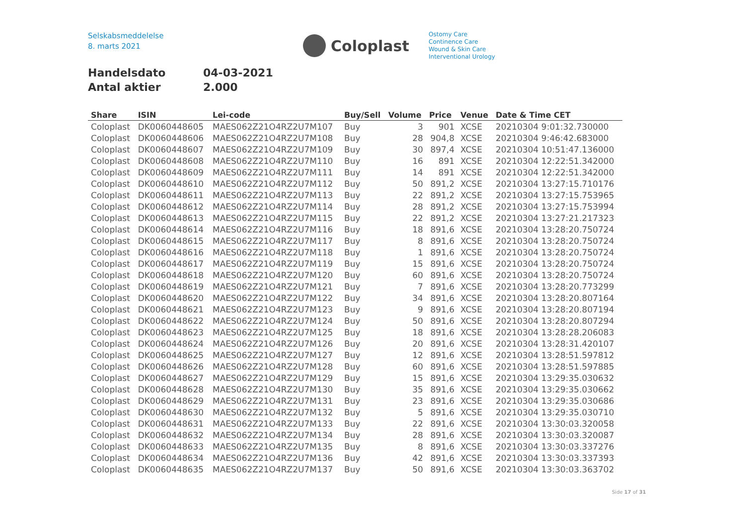Selskabsmeddelelse
8. marts 2021
Coloplast
Ostomy Care
Continence Care
Wound & Skin Care
Interventional Urology
Handelsdato 04-03-2021
Antal aktier 2.000
| Share | ISIN | Lei-code | Buy/Sell | Volume | Price | Venue | Date & Time CET |
| --- | --- | --- | --- | --- | --- | --- | --- |
| Coloplast | DK0060448605 | MAES062Z21O4RZ2U7M107 | Buy | 3 | 901 | XCSE | 20210304 9:01:32.730000 |
| Coloplast | DK0060448606 | MAES062Z21O4RZ2U7M108 | Buy | 28 | 904,8 | XCSE | 20210304 9:46:42.683000 |
| Coloplast | DK0060448607 | MAES062Z21O4RZ2U7M109 | Buy | 30 | 897,4 | XCSE | 20210304 10:51:47.136000 |
| Coloplast | DK0060448608 | MAES062Z21O4RZ2U7M110 | Buy | 16 | 891 | XCSE | 20210304 12:22:51.342000 |
| Coloplast | DK0060448609 | MAES062Z21O4RZ2U7M111 | Buy | 14 | 891 | XCSE | 20210304 12:22:51.342000 |
| Coloplast | DK0060448610 | MAES062Z21O4RZ2U7M112 | Buy | 50 | 891,2 | XCSE | 20210304 13:27:15.710176 |
| Coloplast | DK0060448611 | MAES062Z21O4RZ2U7M113 | Buy | 22 | 891,2 | XCSE | 20210304 13:27:15.753965 |
| Coloplast | DK0060448612 | MAES062Z21O4RZ2U7M114 | Buy | 28 | 891,2 | XCSE | 20210304 13:27:15.753994 |
| Coloplast | DK0060448613 | MAES062Z21O4RZ2U7M115 | Buy | 22 | 891,2 | XCSE | 20210304 13:27:21.217323 |
| Coloplast | DK0060448614 | MAES062Z21O4RZ2U7M116 | Buy | 18 | 891,6 | XCSE | 20210304 13:28:20.750724 |
| Coloplast | DK0060448615 | MAES062Z21O4RZ2U7M117 | Buy | 8 | 891,6 | XCSE | 20210304 13:28:20.750724 |
| Coloplast | DK0060448616 | MAES062Z21O4RZ2U7M118 | Buy | 1 | 891,6 | XCSE | 20210304 13:28:20.750724 |
| Coloplast | DK0060448617 | MAES062Z21O4RZ2U7M119 | Buy | 15 | 891,6 | XCSE | 20210304 13:28:20.750724 |
| Coloplast | DK0060448618 | MAES062Z21O4RZ2U7M120 | Buy | 60 | 891,6 | XCSE | 20210304 13:28:20.750724 |
| Coloplast | DK0060448619 | MAES062Z21O4RZ2U7M121 | Buy | 7 | 891,6 | XCSE | 20210304 13:28:20.773299 |
| Coloplast | DK0060448620 | MAES062Z21O4RZ2U7M122 | Buy | 34 | 891,6 | XCSE | 20210304 13:28:20.807164 |
| Coloplast | DK0060448621 | MAES062Z21O4RZ2U7M123 | Buy | 9 | 891,6 | XCSE | 20210304 13:28:20.807194 |
| Coloplast | DK0060448622 | MAES062Z21O4RZ2U7M124 | Buy | 50 | 891,6 | XCSE | 20210304 13:28:20.807294 |
| Coloplast | DK0060448623 | MAES062Z21O4RZ2U7M125 | Buy | 18 | 891,6 | XCSE | 20210304 13:28:28.206083 |
| Coloplast | DK0060448624 | MAES062Z21O4RZ2U7M126 | Buy | 20 | 891,6 | XCSE | 20210304 13:28:31.420107 |
| Coloplast | DK0060448625 | MAES062Z21O4RZ2U7M127 | Buy | 12 | 891,6 | XCSE | 20210304 13:28:51.597812 |
| Coloplast | DK0060448626 | MAES062Z21O4RZ2U7M128 | Buy | 60 | 891,6 | XCSE | 20210304 13:28:51.597885 |
| Coloplast | DK0060448627 | MAES062Z21O4RZ2U7M129 | Buy | 15 | 891,6 | XCSE | 20210304 13:29:35.030632 |
| Coloplast | DK0060448628 | MAES062Z21O4RZ2U7M130 | Buy | 35 | 891,6 | XCSE | 20210304 13:29:35.030662 |
| Coloplast | DK0060448629 | MAES062Z21O4RZ2U7M131 | Buy | 23 | 891,6 | XCSE | 20210304 13:29:35.030686 |
| Coloplast | DK0060448630 | MAES062Z21O4RZ2U7M132 | Buy | 5 | 891,6 | XCSE | 20210304 13:29:35.030710 |
| Coloplast | DK0060448631 | MAES062Z21O4RZ2U7M133 | Buy | 22 | 891,6 | XCSE | 20210304 13:30:03.320058 |
| Coloplast | DK0060448632 | MAES062Z21O4RZ2U7M134 | Buy | 28 | 891,6 | XCSE | 20210304 13:30:03.320087 |
| Coloplast | DK0060448633 | MAES062Z21O4RZ2U7M135 | Buy | 8 | 891,6 | XCSE | 20210304 13:30:03.337276 |
| Coloplast | DK0060448634 | MAES062Z21O4RZ2U7M136 | Buy | 42 | 891,6 | XCSE | 20210304 13:30:03.337393 |
| Coloplast | DK0060448635 | MAES062Z21O4RZ2U7M137 | Buy | 50 | 891,6 | XCSE | 20210304 13:30:03.363702 |
Side 17 of 31